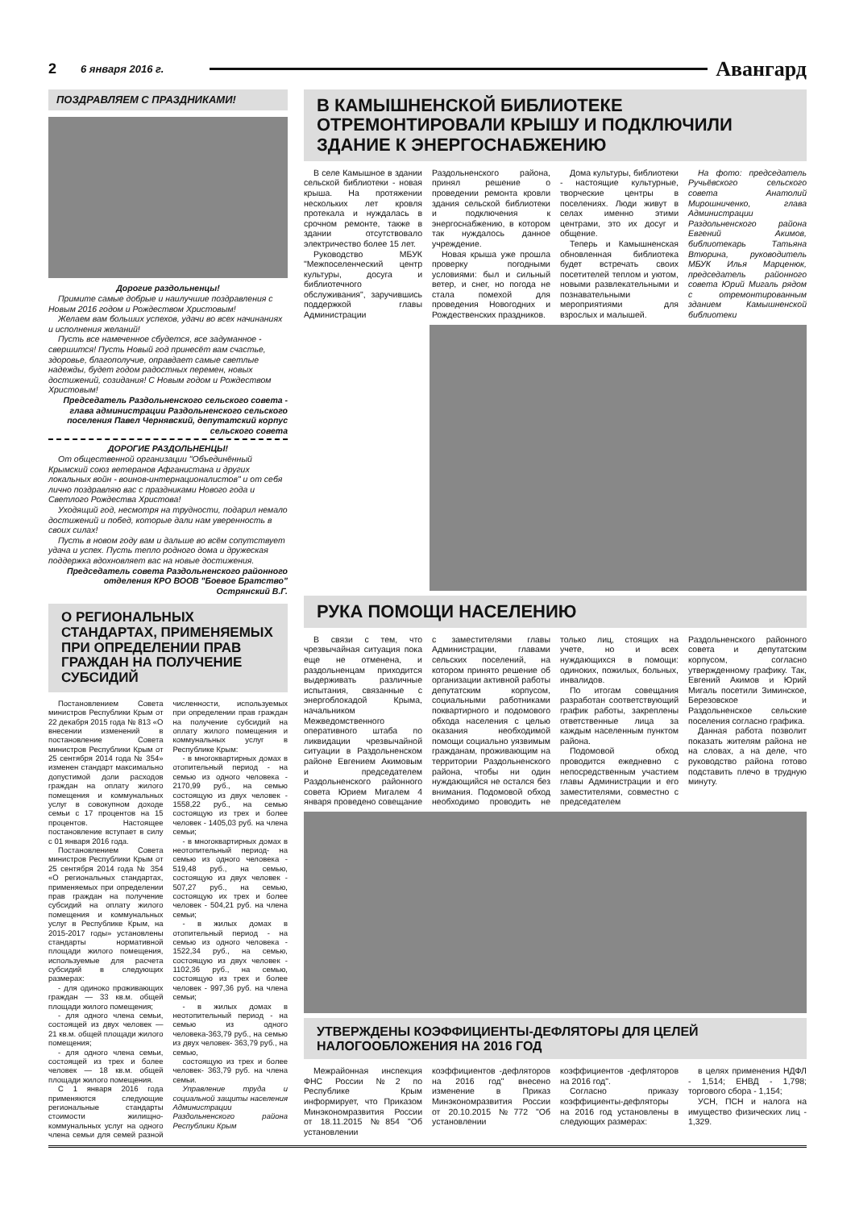2 6 января 2016 г. Авангард
ПОЗДРАВЛЯЕМ С ПРАЗДНИКАМИ!
Дорогие раздольненцы!
Примите самые добрые и наилучшие поздравления с Новым 2016 годом и Рождеством Христовым!
Желаем вам больших успехов, удачи во всех начинаниях и исполнения желаний!
Пусть все намеченное сбудется, все задуманное - свершится! Пусть Новый год принесёт вам счастье, здоровье, благополучие, оправдает самые светлые надежды, будет годом радостных перемен, новых достижений, созидания! С Новым годом и Рождеством Христовым!
Председатель Раздольненского сельского совета - глава администрации Раздольненского сельского поселения Павел Чернявский, депутатский корпус сельского совета
ДОРОГИЕ РАЗДОЛЬНЕНЦЫ!
От общественной организации "Объединённый Крымский союз ветеранов Афганистана и других локальных войн - воинов-интернационалистов" и от себя лично поздравляю вас с праздниками Нового года и Светлого Рождества Христова!
Уходящий год, несмотря на трудности, подарил немало достижений и побед, которые дали нам уверенность в своих силах!
Пусть в новом году вам и дальше во всём сопутствует удача и успех. Пусть тепло родного дома и дружеская поддержка вдохновляет вас на новые достижения.
Председатель совета Раздольненского районного отделения КРО ВООВ "Боевое Братство" Острянский В.Г.
О РЕГИОНАЛЬНЫХ СТАНДАРТАХ, ПРИМЕНЯЕМЫХ ПРИ ОПРЕДЕЛЕНИИ ПРАВ ГРАЖДАН НА ПОЛУЧЕНИЕ СУБСИДИЙ
Постановлением Совета министров Республики Крым от 22 декабря 2015 года № 813 «О внесении изменений в постановление Совета министров Республики Крым от 25 сентября 2014 года № 354» изменен стандарт максимально допустимой доли расходов граждан на оплату жилого помещения и коммунальных услуг в совокупном доходе семьи с 17 процентов на 15 процентов. Настоящее постановление вступает в силу с 01 января 2016 года.
Постановлением Совета министров Республики Крым от 25 сентября 2014 года № 354 «О региональных стандартах, применяемых при определении прав граждан на получение субсидий на оплату жилого помещения и коммунальных услуг в Республике Крым, на 2015-2017 годы» установлены стандарты нормативной площади жилого помещения, используемые для расчета субсидий в следующих размерах:
- для одиноко проживающих граждан — 33 кв.м. общей площади жилого помещения;
- для одного члена семьи, состоящей из двух человек — 21 кв.м. общей площади жилого помещения;
- для одного члена семьи, состоящей из трех и более человек — 18 кв.м. общей площади жилого помещения.
С 1 января 2016 года применяются следующие региональные стандарты стоимости жилищно-коммунальных услуг на одного члена семьи для семей разной численности, используемых при определении прав граждан на получение субсидий на оплату жилого помещения и коммунальных услуг в Республике Крым:
- в многоквартирных домах в отопительный период - на семью из одного человека - 2170,99 руб., на семью состоящую из двух человек - 1558,22 руб., на семью состоящую из трех и более человек - 1405,03 руб. на члена семьи;
- в многоквартирных домах в неотопительный период- на семью из одного человека - 519,48 руб., на семью, состоящую из двух человек - 507,27 руб., на семью, состоящую их трех и более человек - 504,21 руб. на члена семьи;
- в жилых домах в отопительный период - на семью из одного человека - 1522,34 руб., на семью, состоящую из двух человек - 1102,36 руб., на семью, состоящую из трех и более человек - 997,36 руб. на члена семьи;
- в жилых домах в неотопительный период - на семью из одного человека-363,79 руб., на семью из двух человек- 363,79 руб., на семью,
состоящую из трех и более человек- 363,79 руб. на члена семьи.
Управление труда и социальной защиты населения Администрации Раздольненского района Республики Крым
В КАМЫШНЕНСКОЙ БИБЛИОТЕКЕ ОТРЕМОНТИРОВАЛИ КРЫШУ И ПОДКЛЮЧИЛИ ЗДАНИЕ К ЭНЕРГОСНАБЖЕНИЮ
В селе Камышное в здании сельской библиотеки - новая крыша. На протяжении нескольких лет кровля протекала и нуждалась в срочном ремонте, также в здании отсутствовало электричество более 15 лет.
Руководство МБУК "Межпоселенческий центр культуры, досуга и библиотечного обслуживания", заручившись поддержкой главы Администрации Раздольненского района, принял решение о проведении ремонта кровли здания сельской библиотеки и подключения к энергоснабжению, в котором так нуждалось данное учреждение.
Новая крыша уже прошла проверку погодными условиями: был и сильный ветер, и снег, но погода не стала помехой для проведения Новогодних и Рождественских праздников.
Дома культуры, библиотеки - настоящие культурные, творческие центры в поселениях. Люди живут в селах именно этими центрами, это их досуг и общение.
Теперь и Камышненская обновленная библиотека будет встречать своих посетителей теплом и уютом, новыми развлекательными и познавательными мероприятиями для взрослых и малышей.
На фото: председатель Ручьёвского сельского совета Анатолий Мирошниченко, глава Администрации Раздольненского района Евгений Акимов, библиотекарь Татьяна Втюрина, руководитель МБУК Илья Марценюк, председатель районного совета Юрий Мигаль рядом с отремонтированным зданием Камышненской библиотеки
РУКА ПОМОЩИ НАСЕЛЕНИЮ
В связи с тем, что чрезвычайная ситуация пока еще не отменена, и раздольненцам приходится выдерживать различные испытания, связанные с энергоблокадой Крыма, начальником Межведомственного оперативного штаба по ликвидации чрезвычайной ситуации в Раздольненском районе Евгением Акимовым и председателем Раздольненского районного совета Юрием Мигалем 4 января проведено совещание с заместителями главы Администрации, главами сельских поселений, на котором принято решение об организации активной работы депутатским корпусом, социальными работниками поквартирного и подомового обхода населения с целью оказания необходимой помощи социально уязвимым гражданам, проживающим на территории Раздольненского района, чтобы ни один нуждающийся не остался без внимания. Подомовой обход необходимо проводить не только лиц, стоящих на учете, но и всех нуждающихся в помощи: одиноких, пожилых, больных, инвалидов.
По итогам совещания разработан соответствующий график работы, закреплены ответственные лица за каждым населенным пунктом района.
Подомовой обход проводится ежедневно с непосредственным участием главы Администрации и его заместителями, совместно с председателем Раздольненского районного совета и депутатским корпусом, согласно утвержденному графику. Так, Евгений Акимов и Юрий Мигаль посетили Зиминское, Березовское и Раздольненское сельские поселения согласно графика.
Данная работа позволит показать жителям района не на словах, а на деле, что руководство района готово подставить плечо в трудную минуту.
УТВЕРЖДЕНЫ КОЭФФИЦИЕНТЫ-ДЕФЛЯТОРЫ ДЛЯ ЦЕЛЕЙ НАЛОГООБЛОЖЕНИЯ НА 2016 ГОД
Межрайонная инспекция ФНС России №2 по Республике Крым информирует, что Приказом Минэкономразвития России от 18.11.2015 №854 "Об установлении коэффициентов -дефляторов на 2016 год" внесено изменение в Приказ Минэкономразвития России от 20.10.2015 №772 "Об установлении коэффициентов -дефляторов на 2016 год".
Согласно приказу коэффициенты-дефляторы на 2016 год установлены в следующих размерах:
в целях применения НДФЛ - 1,514; ЕНВД - 1,798; торгового сбора - 1,154;
УСН, ПСН и налога на имущество физических лиц - 1,329.